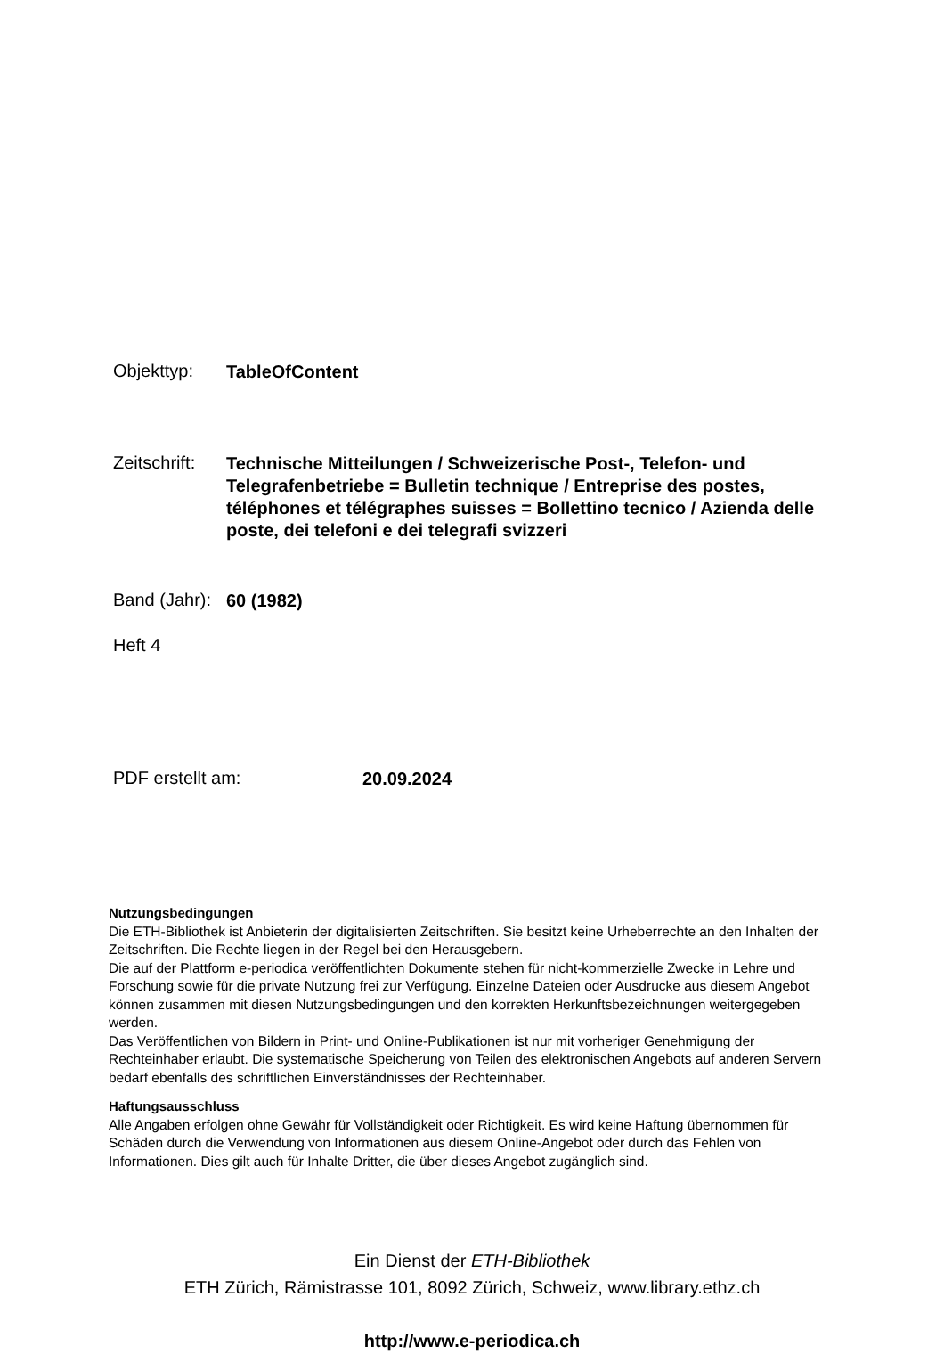Objekttyp:
TableOfContent
Zeitschrift:
Technische Mitteilungen / Schweizerische Post-, Telefon- und Telegrafenbetriebe = Bulletin technique / Entreprise des postes, téléphones et télégraphes suisses = Bollettino tecnico / Azienda delle poste, dei telefoni e dei telegrafi svizzeri
Band (Jahr):
60 (1982)
Heft 4
PDF erstellt am:
20.09.2024
Nutzungsbedingungen
Die ETH-Bibliothek ist Anbieterin der digitalisierten Zeitschriften. Sie besitzt keine Urheberrechte an den Inhalten der Zeitschriften. Die Rechte liegen in der Regel bei den Herausgebern.
Die auf der Plattform e-periodica veröffentlichten Dokumente stehen für nicht-kommerzielle Zwecke in Lehre und Forschung sowie für die private Nutzung frei zur Verfügung. Einzelne Dateien oder Ausdrucke aus diesem Angebot können zusammen mit diesen Nutzungsbedingungen und den korrekten Herkunftsbezeichnungen weitergegeben werden.
Das Veröffentlichen von Bildern in Print- und Online-Publikationen ist nur mit vorheriger Genehmigung der Rechteinhaber erlaubt. Die systematische Speicherung von Teilen des elektronischen Angebots auf anderen Servern bedarf ebenfalls des schriftlichen Einverständnisses der Rechteinhaber.
Haftungsausschluss
Alle Angaben erfolgen ohne Gewähr für Vollständigkeit oder Richtigkeit. Es wird keine Haftung übernommen für Schäden durch die Verwendung von Informationen aus diesem Online-Angebot oder durch das Fehlen von Informationen. Dies gilt auch für Inhalte Dritter, die über dieses Angebot zugänglich sind.
Ein Dienst der ETH-Bibliothek
ETH Zürich, Rämistrasse 101, 8092 Zürich, Schweiz, www.library.ethz.ch
http://www.e-periodica.ch